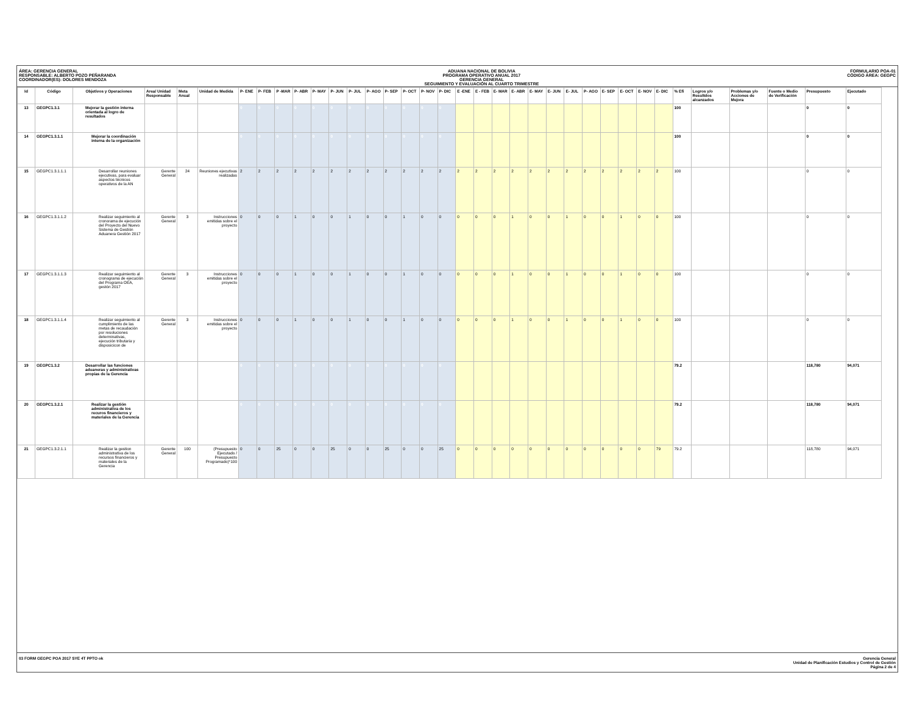ÁREA: GERENCIA GENERAL
RESPONSABLE: ALBERTO POZO PEÑARANDA
COORDINADOR(ES): DOLORES MENDOZA
ADUANA NACIONAL DE BOLIVIA
PROGRAMA OPERATIVO ANUAL 2017
GERENCIA GENERAL
SEGUIMIENTO Y EVALUACIÓN AL CUARTO TRIMESTRE
FORMULARIO POA-01
CÓDIGO ÁREA: GEGPC
| Id | Código | Objetivos y Operaciones | Area/ Unidad Responsable | Meta Anual | Unidad de Medida | P- ENE | P- FEB | P -MAR | P- ABR | P- MAY | P- JUN | P- JUL | P- AGO | P- SEP | P- OCT | P- NOV | P- DIC | E -ENE | E - FEB | E- MAR | E- ABR | E- MAY | E- JUN | E- JUL | P- AGO | E- SEP | E- OCT | E- NOV | E- DIC | % Efi | Logros y/o Resultdos alcanzados | Problemas y/o Acciones de Mejora | Fuente o Medio de Verificación | Presupuesto | Ejecutado |
| --- | --- | --- | --- | --- | --- | --- | --- | --- | --- | --- | --- | --- | --- | --- | --- | --- | --- | --- | --- | --- | --- | --- | --- | --- | --- | --- | --- | --- | --- | --- | --- | --- | --- | --- | --- |
| 13 | GEGPC1.3.1 | Mejorar la gestión interna orientada al logro de resultados | | | | 0 | 0 | 0 | 0 | 0 | 0 | 0 | 0 | 0 | 0 | 0 | 0 | | | | | | | | | | | | | 100 | | | | 0 | 0 |
| 14 | GEGPC1.3.1.1 | Mejorar la coordinación interna de la organización | | | | 0 | 0 | 0 | 0 | 0 | 0 | 0 | 0 | 0 | 0 | 0 | 0 | | | | | | | | | | | | | 100 | | | | 0 | 0 |
| 15 | GEGPC1.3.1.1.1 | Desarrollar reuniones ejecutivas, para evaluar aspectos técnicos operativos de la AN | Gerente General | 24 | Reuniones ejecutivas realizadas | 2 | 2 | 2 | 2 | 2 | 2 | 2 | 2 | 2 | 2 | 2 | 2 | 2 | 2 | 2 | 2 | 2 | 2 | 2 | 2 | 2 | 2 | 2 | 2 | 100 | | | | 0 | 0 |
| 16 | GEGPC1.3.1.1.2 | Realizar seguimiento al cronorama de ejecución del Proyecto del Nuevo Sistema de Gestión Aduanera Gestión 2017 | Gerente General | 3 | Instrucciones emitidas sobre el proyecto | 0 | 0 | 0 | 1 | 0 | 0 | 1 | 0 | 0 | 1 | 0 | 0 | 0 | 0 | 0 | 1 | 0 | 0 | 1 | 0 | 0 | 1 | 0 | 0 | 100 | | | | 0 | 0 |
| 17 | GEGPC1.3.1.1.3 | Realizar seguimiento al cronograma de ejecución del Programa OEA, gestón 2017 | Gerente General | 3 | Instrucciones emitidas sobre el proyecto | 0 | 0 | 0 | 1 | 0 | 0 | 1 | 0 | 0 | 1 | 0 | 0 | 0 | 0 | 0 | 1 | 0 | 0 | 1 | 0 | 0 | 1 | 0 | 0 | 100 | | | | 0 | 0 |
| 18 | GEGPC1.3.1.1.4 | Realizar seguimiento al cumplimiento de las metas de recaudación por resoluciones determinativas, ejecución tributaria y disposicicon de | Gerente General | 3 | Instrucciones emitidas sobre el proyecto | 0 | 0 | 0 | 1 | 0 | 0 | 1 | 0 | 0 | 1 | 0 | 0 | 0 | 0 | 0 | 1 | 0 | 0 | 1 | 0 | 0 | 1 | 0 | 0 | 100 | | | | 0 | 0 |
| 19 | GEGPC1.3.2 | Desarrollar las funciones aduaneras y administrativas propias de la Gerencia | | | | 0 | 0 | 0 | 0 | 0 | 0 | 0 | 0 | 0 | 0 | 0 | 0 | | | | | | | | | | | | | 79.2 | | | | 118,780 | 94,071 |
| 20 | GEGPC1.3.2.1 | Realizar la gestión administrativa de los recuros financieros y materiales de la Gerencia | | | | 0 | 0 | 0 | 0 | 0 | 0 | 0 | 0 | 0 | 0 | 0 | 0 | | | | | | | | | | | | | 79.2 | | | | 118,780 | 94,071 |
| 21 | GEGPC1.3.2.1.1 | Realizar la gestion administrativa de los recursos financieros y materiales de la Gerencia | Gerente General | 100 | (Presupuesto Ejecutado / Presupuesto Programado)*100 | 0 | 0 | 25 | 0 | 0 | 25 | 0 | 0 | 25 | 0 | 0 | 25 | 0 | 0 | 0 | 0 | 0 | 0 | 0 | 0 | 0 | 0 | 0 | 79 | 79.2 | | | | 118,780 | 94,071 |
03 FORM GEGPC POA 2017 SYE 4T PPTO ok
Gerencia General
Unidad de Planificación Estudios y Control de Gestión
Página 2 de 4